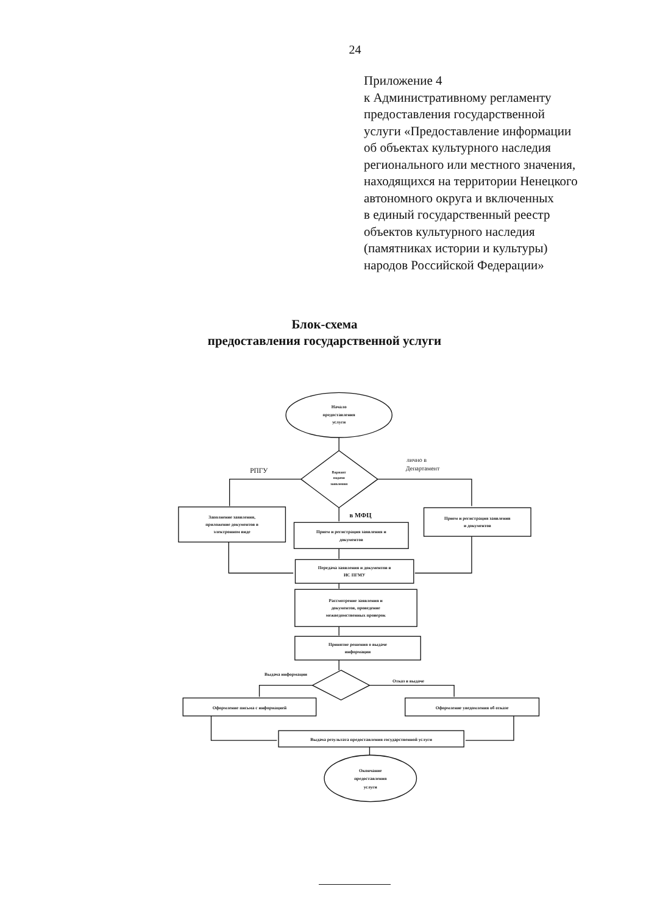24
Приложение 4
к Административному регламенту
предоставления государственной
услуги «Предоставление информации
об объектах культурного наследия
регионального или местного значения,
находящихся на территории Ненецкого
автономного округа и включенных
в единый государственный реестр
объектов культурного наследия
(памятниках истории и культуры)
народов Российской Федерации»
Блок-схема
предоставления государственной услуги
Начало
предоставления
услуги
РПГУ
Вариант
подачи
заявления
лично в
Департамент
Заполнение заявления,
приложение документов в
электронном виде
в МФЦ
Прием и регистрация заявления и
документов
Прием и регистрация заявления
и документов
Передача заявления и документов в
ИС ПГМУ
Рассмотрение заявления и
документов, проведение
межведомственных проверок
Принятие решения о выдаче
информации
Выдача информации
Отказ в выдаче
Оформление письма с информацией
Оформление уведомления об отказе
Выдача результата предоставления государственной услуги
Окончание
предоставления
услуги